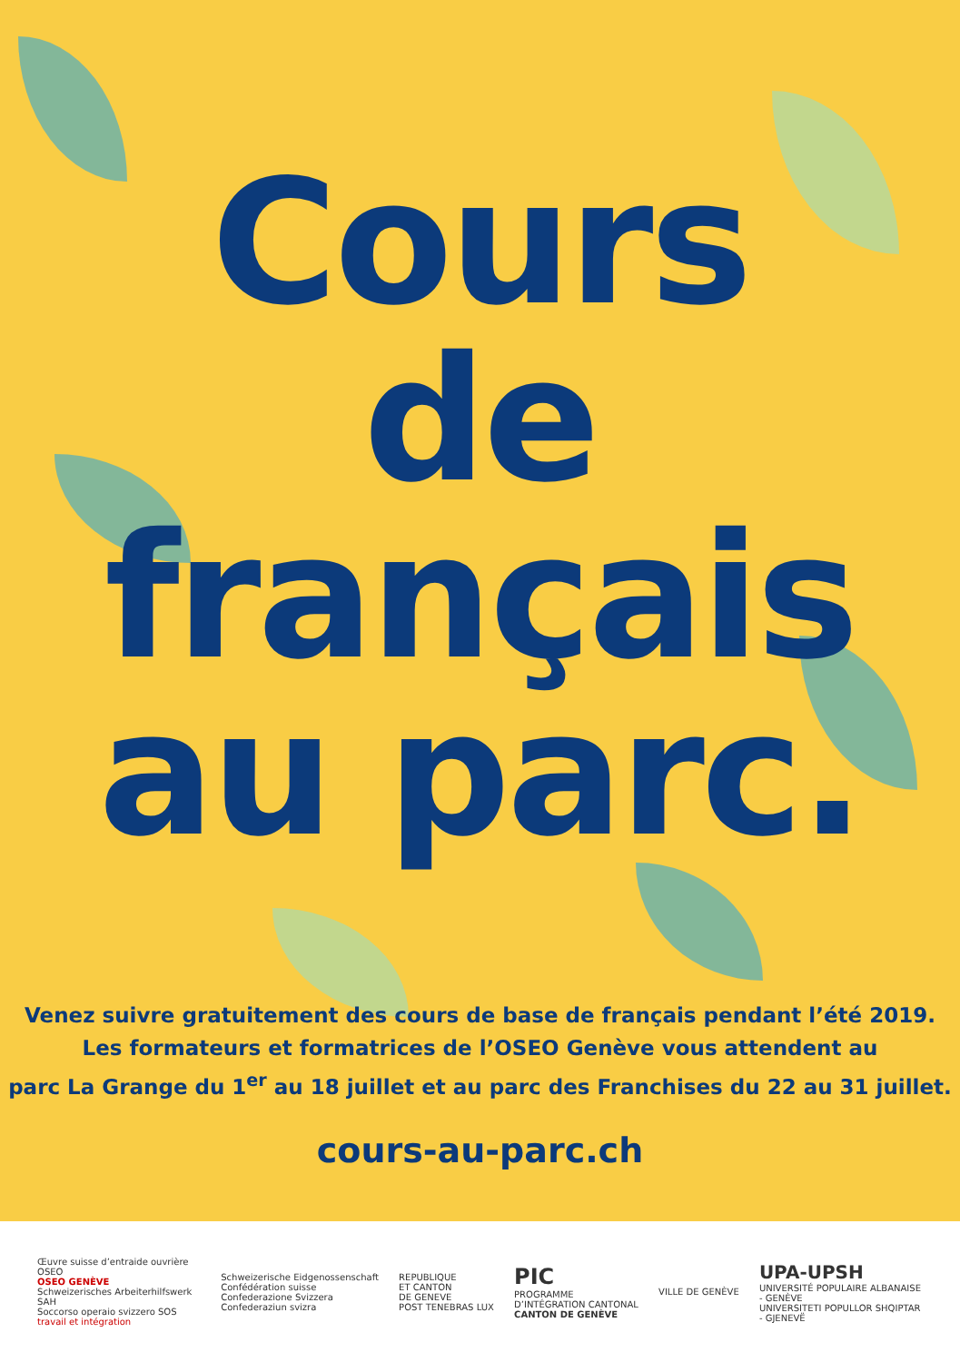Cours
de
français
au parc.
Venez suivre gratuitement des cours de base de français pendant l’été 2019.
Les formateurs et formatrices de l’OSEO Genève vous attendent au
parc La Grange du 1<sup>er</sup> au 18 juillet et au parc des Franchises du 22 au 31 juillet.
cours-au-parc.ch
Œuvre suisse d’entraide ouvrière OSEO
OSEO GENÈVE
Schweizerisches Arbeiterhilfswerk SAH
Soccorso operaio svizzero SOS
travail et intégration
Schweizerische Eidgenossenschaft
Confédération suisse
Confederazione Svizzera
Confederaziun svizra
REPUBLIQUE
ET CANTON
DE GENEVE
POST TENEBRAS LUX
PIC
PROGRAMME
D’INTÉGRATION CANTONAL
CANTON DE GENÈVE
VILLE DE GENÈVE
UPA-UPSH
UNIVERSITÉ POPULAIRE ALBANAISE - GENÈVE
UNIVERSITETI POPULLOR SHQIPTAR - GJENEVË